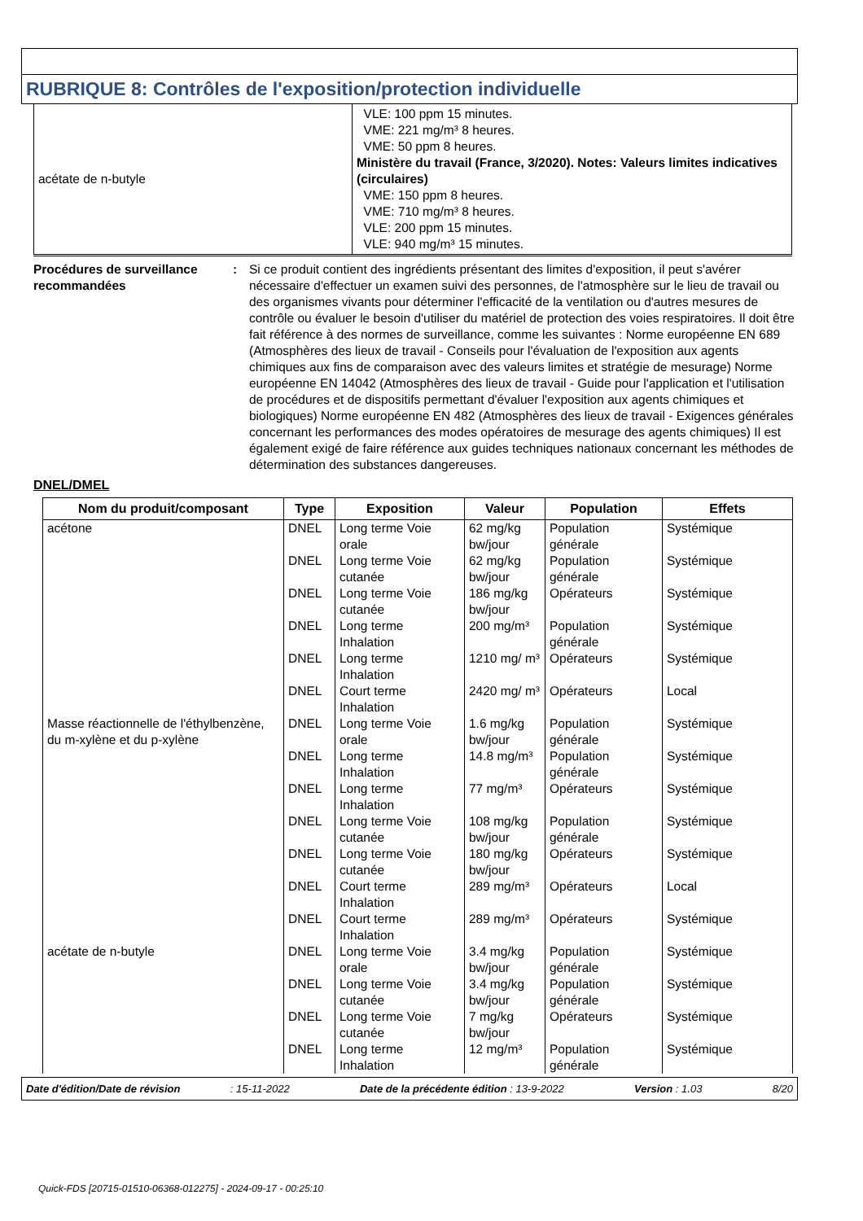RUBRIQUE 8: Contrôles de l'exposition/protection individuelle
| acétate de n-butyle | VLE: 100 ppm 15 minutes. VME: 221 mg/m³ 8 heures. VME: 50 ppm 8 heures. Ministère du travail (France, 3/2020). Notes: Valeurs limites indicatives (circulaires) VME: 150 ppm 8 heures. VME: 710 mg/m³ 8 heures. VLE: 200 ppm 15 minutes. VLE: 940 mg/m³ 15 minutes. |
Procédures de surveillance recommandées
: Si ce produit contient des ingrédients présentant des limites d'exposition, il peut s'avérer nécessaire d'effectuer un examen suivi des personnes, de l'atmosphère sur le lieu de travail ou des organismes vivants pour déterminer l'efficacité de la ventilation ou d'autres mesures de contrôle ou évaluer le besoin d'utiliser du matériel de protection des voies respiratoires. Il doit être fait référence à des normes de surveillance, comme les suivantes : Norme européenne EN 689 (Atmosphères des lieux de travail - Conseils pour l'évaluation de l'exposition aux agents chimiques aux fins de comparaison avec des valeurs limites et stratégie de mesurage) Norme européenne EN 14042 (Atmosphères des lieux de travail - Guide pour l'application et l'utilisation de procédures et de dispositifs permettant d'évaluer l'exposition aux agents chimiques et biologiques) Norme européenne EN 482 (Atmosphères des lieux de travail - Exigences générales concernant les performances des modes opératoires de mesurage des agents chimiques) Il est également exigé de faire référence aux guides techniques nationaux concernant les méthodes de détermination des substances dangereuses.
DNEL/DMEL
| Nom du produit/composant | Type | Exposition | Valeur | Population | Effets |
| --- | --- | --- | --- | --- | --- |
| acétone | DNEL | Long terme Voie orale | 62 mg/kg bw/jour | Population générale | Systémique |
| | DNEL | Long terme Voie cutanée | 62 mg/kg bw/jour | Population générale | Systémique |
| | DNEL | Long terme Voie cutanée | 186 mg/kg bw/jour | Opérateurs | Systémique |
| | DNEL | Long terme Inhalation | 200 mg/m³ | Population générale | Systémique |
| | DNEL | Long terme Inhalation | 1210 mg/ m³ | Opérateurs | Systémique |
| | DNEL | Court terme Inhalation | 2420 mg/ m³ | Opérateurs | Local |
| Masse réactionnelle de l'éthylbenzène, du m-xylène et du p-xylène | DNEL | Long terme Voie orale | 1.6 mg/kg bw/jour | Population générale | Systémique |
| | DNEL | Long terme Inhalation | 14.8 mg/m³ | Population générale | Systémique |
| | DNEL | Long terme Inhalation | 77 mg/m³ | Opérateurs | Systémique |
| | DNEL | Long terme Voie cutanée | 108 mg/kg bw/jour | Population générale | Systémique |
| | DNEL | Long terme Voie cutanée | 180 mg/kg bw/jour | Opérateurs | Systémique |
| | DNEL | Court terme Inhalation | 289 mg/m³ | Opérateurs | Local |
| | DNEL | Court terme Inhalation | 289 mg/m³ | Opérateurs | Systémique |
| acétate de n-butyle | DNEL | Long terme Voie orale | 3.4 mg/kg bw/jour | Population générale | Systémique |
| | DNEL | Long terme Voie cutanée | 3.4 mg/kg bw/jour | Population générale | Systémique |
| | DNEL | Long terme Voie cutanée | 7 mg/kg bw/jour | Opérateurs | Systémique |
| | DNEL | Long terme Inhalation | 12 mg/m³ | Population générale | Systémique |
Date d'édition/Date de révision : 15-11-2022 Date de la précédente édition : 13-9-2022 Version : 1.03 8/20
Quick-FDS [20715-01510-06368-012275] - 2024-09-17 - 00:25:10